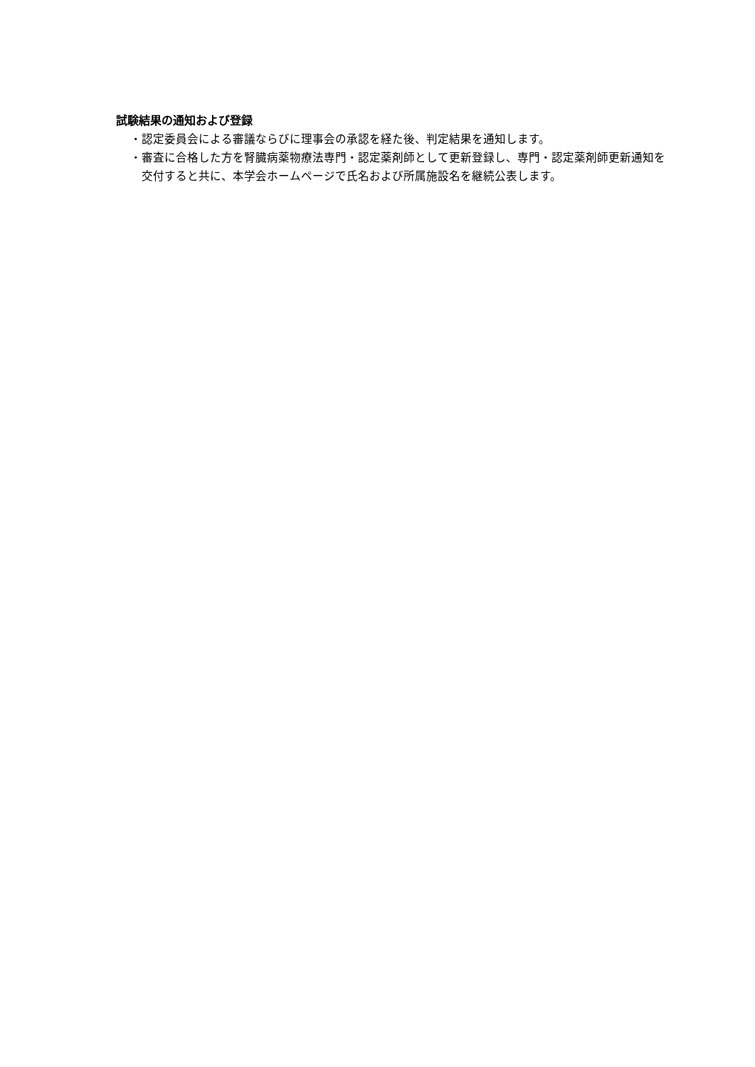試験結果の通知および登録
・認定委員会による審議ならびに理事会の承認を経た後、判定結果を通知します。
・審査に合格した方を腎臓病薬物療法専門・認定薬剤師として更新登録し、専門・認定薬剤師更新通知を交付すると共に、本学会ホームページで氏名および所属施設名を継続公表します。